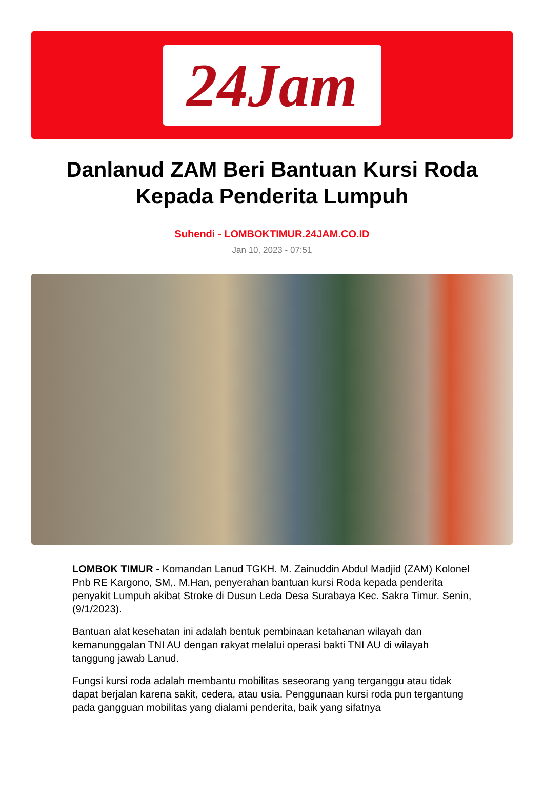24Jam
Danlanud ZAM Beri Bantuan Kursi Roda Kepada Penderita Lumpuh
Suhendi - LOMBOKTIMUR.24JAM.CO.ID
Jan 10, 2023 - 07:51
LOMBOK TIMUR - Komandan Lanud TGKH. M. Zainuddin Abdul Madjid (ZAM) Kolonel Pnb RE Kargono, SM,. M.Han, penyerahan bantuan kursi Roda kepada penderita penyakit Lumpuh akibat Stroke di Dusun Leda Desa Surabaya Kec. Sakra Timur. Senin, (9/1/2023).
Bantuan alat kesehatan ini adalah bentuk pembinaan ketahanan wilayah dan kemanunggalan TNI AU dengan rakyat melalui operasi bakti TNI AU di wilayah tanggung jawab Lanud.
Fungsi kursi roda adalah membantu mobilitas seseorang yang terganggu atau tidak dapat berjalan karena sakit, cedera, atau usia. Penggunaan kursi roda pun tergantung pada gangguan mobilitas yang dialami penderita, baik yang sifatnya